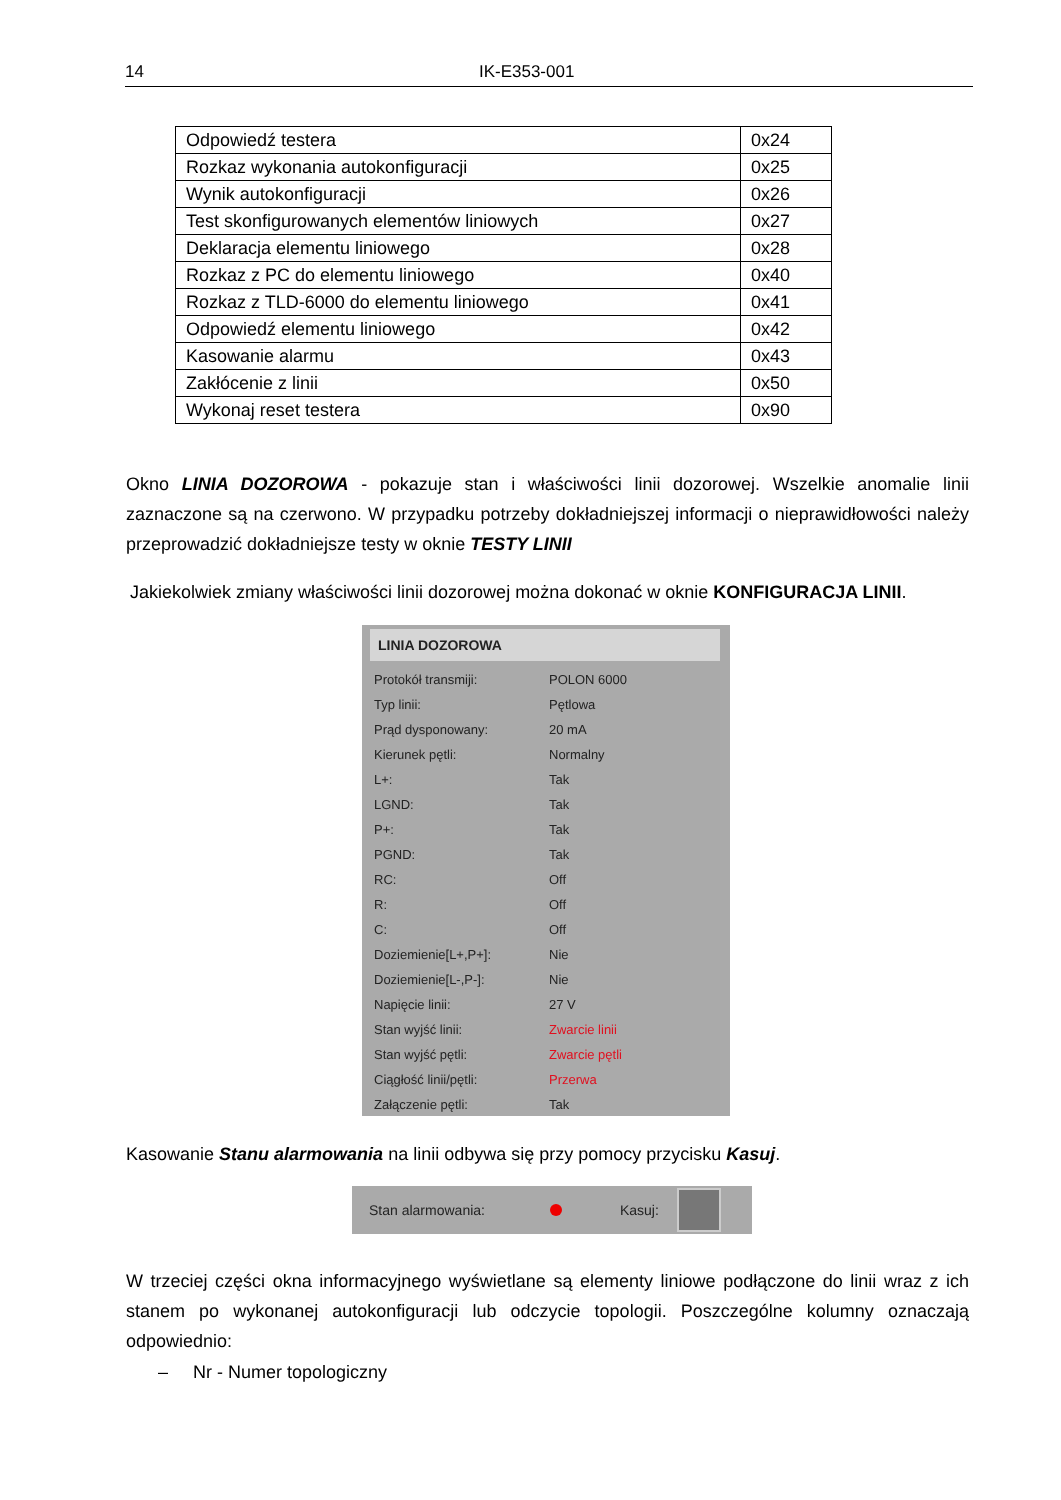14 IK-E353-001
| Odpowiedź testera | 0x24 |
| Rozkaz wykonania autokonfiguracji | 0x25 |
| Wynik autokonfiguracji | 0x26 |
| Test skonfigurowanych elementów liniowych | 0x27 |
| Deklaracja elementu liniowego | 0x28 |
| Rozkaz z PC do elementu liniowego | 0x40 |
| Rozkaz z TLD-6000 do elementu liniowego | 0x41 |
| Odpowiedź elementu liniowego | 0x42 |
| Kasowanie alarmu | 0x43 |
| Zakłócenie z linii | 0x50 |
| Wykonaj reset testera | 0x90 |
Okno LINIA DOZOROWA - pokazuje stan i właściwości linii dozorowej. Wszelkie anomalie linii zaznaczone są na czerwono. W przypadku potrzeby dokładniejszej informacji o nieprawidłowości należy przeprowadzić dokładniejsze testy w oknie TESTY LINII
Jakiekolwiek zmiany właściwości linii dozorowej można dokonać w oknie KONFIGURACJA LINII.
LINIA DOZOROWA
| Protokół transmiji: | POLON 6000 |
| Typ linii: | Pętlowa |
| Prąd dysponowany: | 20 mA |
| Kierunek pętli: | Normalny |
| L+: | Tak |
| LGND: | Tak |
| P+: | Tak |
| PGND: | Tak |
| RC: | Off |
| R: | Off |
| C: | Off |
| Doziemienie[L+,P+]: | Nie |
| Doziemienie[L-,P-]: | Nie |
| Napięcie linii: | 27 V |
| Stan wyjść linii: | Zwarcie linii |
| Stan wyjść pętli: | Zwarcie pętli |
| Ciągłość linii/pętli: | Przerwa |
| Załączenie pętli: | Tak |
Kasowanie Stanu alarmowania na linii odbywa się przy pomocy przycisku Kasuj.
Stan alarmowania: Kasuj:
W trzeciej części okna informacyjnego wyświetlane są elementy liniowe podłączone do linii wraz z ich stanem po wykonanej autokonfiguracji lub odczycie topologii. Poszczególne kolumny oznaczają odpowiednio:
– Nr - Numer topologiczny